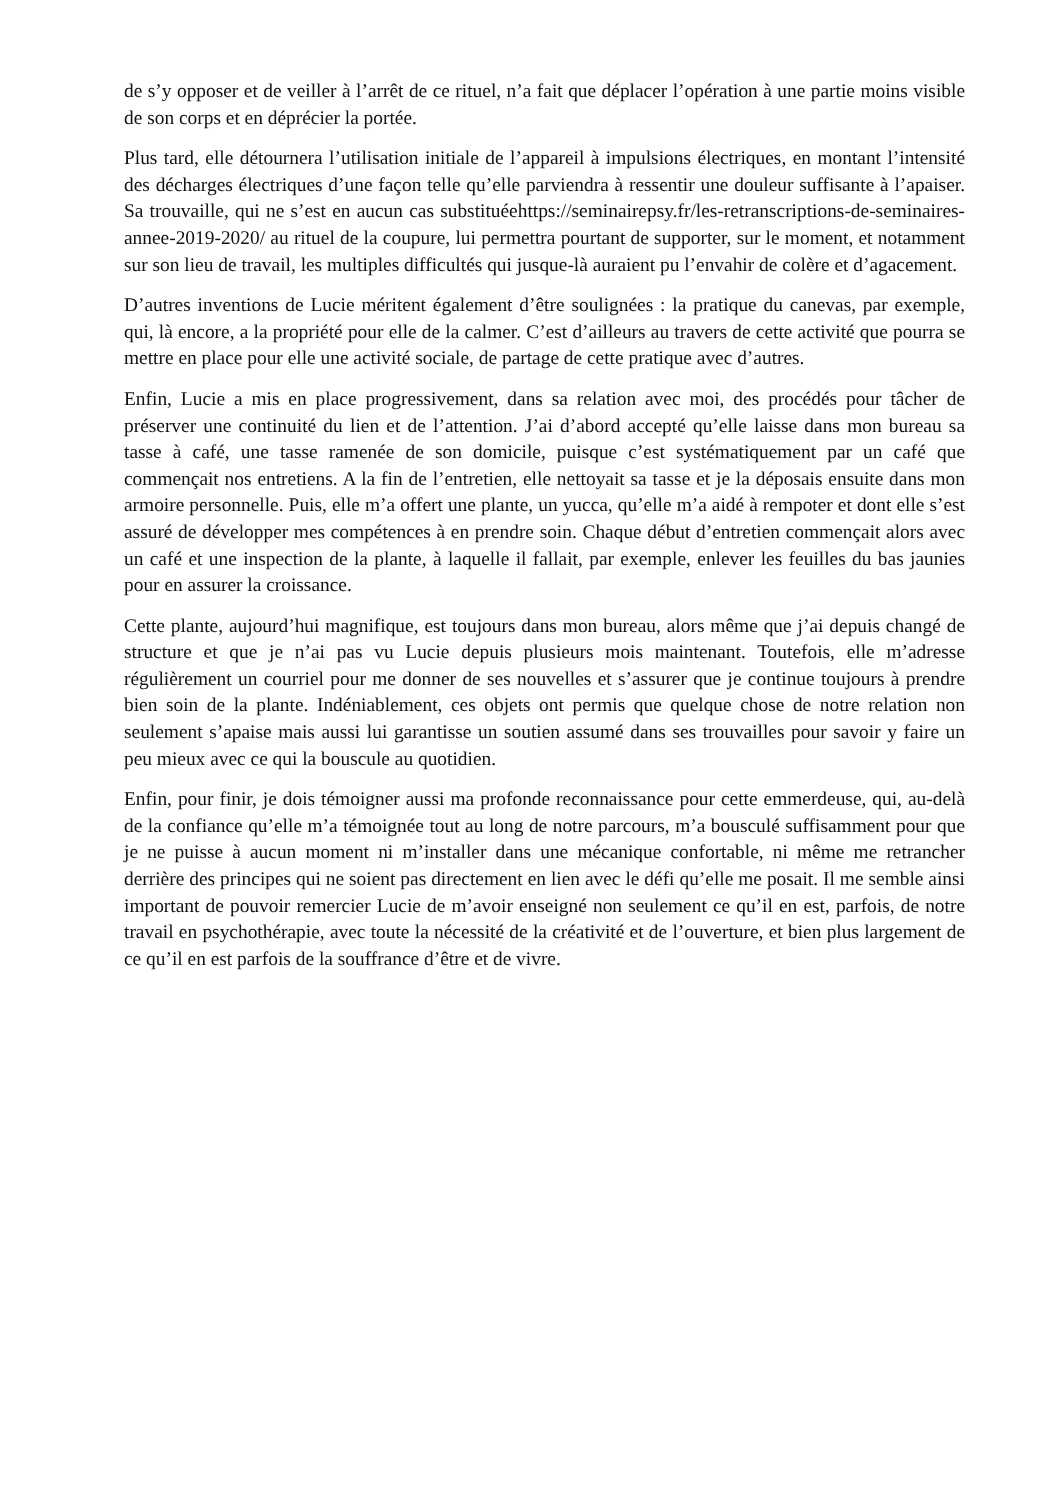de s’y opposer et de veiller à l’arrêt de ce rituel, n’a fait que déplacer l’opération à une partie moins visible de son corps et en déprécier la portée.
Plus tard, elle détournera l’utilisation initiale de l’appareil à impulsions électriques, en montant l’intensité des décharges électriques d’une façon telle qu’elle parviendra à ressentir une douleur suffisante à l’apaiser. Sa trouvaille, qui ne s’est en aucun cas substituéehttps://seminairepsy.fr/les-retranscriptions-de-seminaires-annee-2019-2020/ au rituel de la coupure, lui permettra pourtant de supporter, sur le moment, et notamment sur son lieu de travail, les multiples difficultés qui jusque-là auraient pu l’envahir de colère et d’agacement.
D’autres inventions de Lucie méritent également d’être soulignées : la pratique du canevas, par exemple, qui, là encore, a la propriété pour elle de la calmer. C’est d’ailleurs au travers de cette activité que pourra se mettre en place pour elle une activité sociale, de partage de cette pratique avec d’autres.
Enfin, Lucie a mis en place progressivement, dans sa relation avec moi, des procédés pour tâcher de préserver une continuité du lien et de l’attention. J’ai d’abord accepté qu’elle laisse dans mon bureau sa tasse à café, une tasse ramenée de son domicile, puisque c’est systématiquement par un café que commençait nos entretiens. A la fin de l’entretien, elle nettoyait sa tasse et je la déposais ensuite dans mon armoire personnelle. Puis, elle m’a offert une plante, un yucca, qu’elle m’a aidé à rempoter et dont elle s’est assuré de développer mes compétences à en prendre soin. Chaque début d’entretien commençait alors avec un café et une inspection de la plante, à laquelle il fallait, par exemple, enlever les feuilles du bas jaunies pour en assurer la croissance.
Cette plante, aujourd’hui magnifique, est toujours dans mon bureau, alors même que j’ai depuis changé de structure et que je n’ai pas vu Lucie depuis plusieurs mois maintenant. Toutefois, elle m’adresse régulièrement un courriel pour me donner de ses nouvelles et s’assurer que je continue toujours à prendre bien soin de la plante. Indéniablement, ces objets ont permis que quelque chose de notre relation non seulement s’apaise mais aussi lui garantisse un soutien assumé dans ses trouvailles pour savoir y faire un peu mieux avec ce qui la bouscule au quotidien.
Enfin, pour finir, je dois témoigner aussi ma profonde reconnaissance pour cette emmerdeuse, qui, au-delà de la confiance qu’elle m’a témoignée tout au long de notre parcours, m’a bousculé suffisamment pour que je ne puisse à aucun moment ni m’installer dans une mécanique confortable, ni même me retrancher derrière des principes qui ne soient pas directement en lien avec le défi qu’elle me posait. Il me semble ainsi important de pouvoir remercier Lucie de m’avoir enseigné non seulement ce qu’il en est, parfois, de notre travail en psychothérapie, avec toute la nécessité de la créativité et de l’ouverture, et bien plus largement de ce qu’il en est parfois de la souffrance d’être et de vivre.